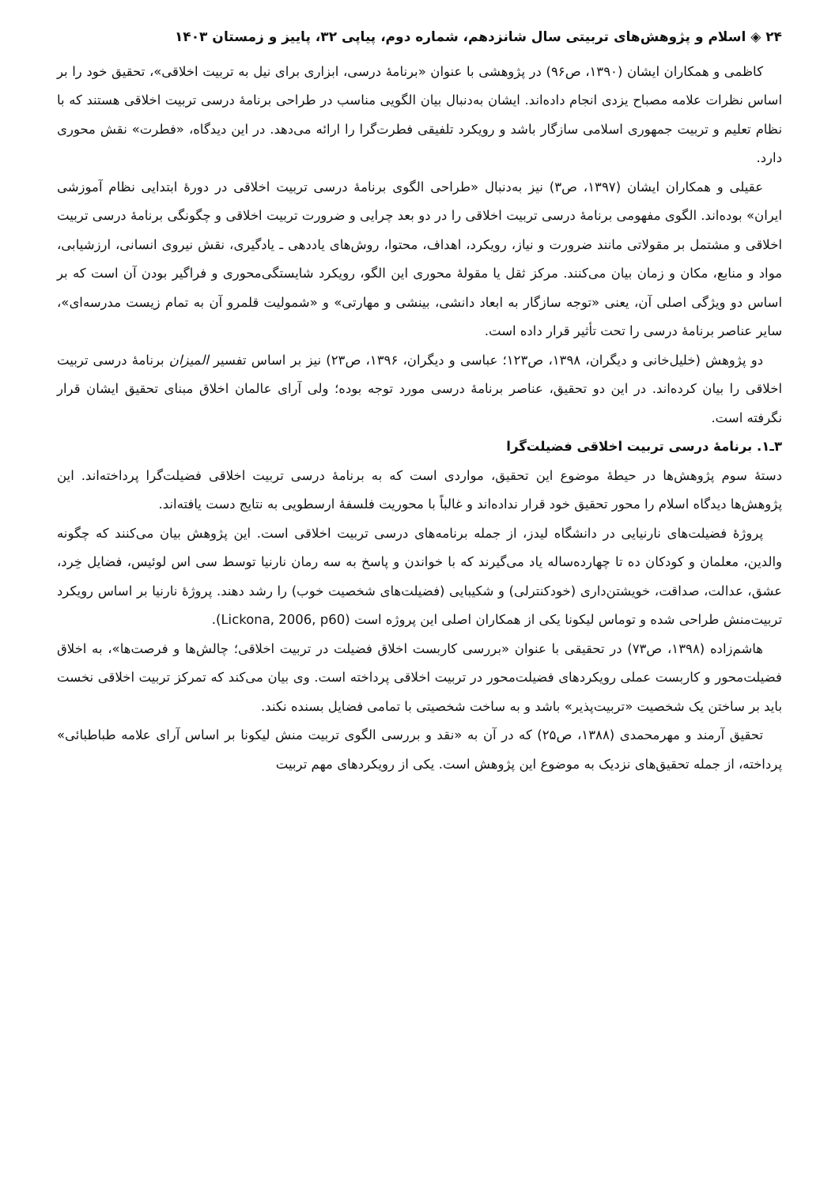۲۴ ◈ اسلام و پژوهش‌های تربیتی سال شانزدهم، شماره دوم، پیاپی ۳۲، پاییز و زمستان ۱۴۰۳
کاظمی و همکاران ایشان (۱۳۹۰، ص۹۶) در پژوهشی با عنوان «برنامهٔ درسی، ابزاری برای نیل به تربیت اخلاقی»، تحقیق خود را بر اساس نظرات علامه مصباح یزدی انجام داده‌اند. ایشان به‌دنبال بیان الگویی مناسب در طراحی برنامهٔ درسی تربیت اخلاقی هستند که با نظام تعلیم و تربیت جمهوری اسلامی سازگار باشد و رویکرد تلفیقی فطرت‌گرا را ارائه می‌دهد. در این دیدگاه، «فطرت» نقش محوری دارد.
عقیلی و همکاران ایشان (۱۳۹۷، ص۳) نیز به‌دنبال «طراحی الگوی برنامهٔ درسی تربیت اخلاقی در دورهٔ ابتدایی نظام آموزشی ایران» بوده‌اند. الگوی مفهومی برنامهٔ درسی تربیت اخلاقی را در دو بعد چرایی و ضرورت تربیت اخلاقی و چگونگی برنامهٔ درسی تربیت اخلاقی و مشتمل بر مقولاتی مانند ضرورت و نیاز، رویکرد، اهداف، محتوا، روش‌های یاددهی ـ یادگیری، نقش نیروی انسانی، ارزشیابی، مواد و منابع، مکان و زمان بیان می‌کنند. مرکز ثقل یا مقولهٔ محوری این الگو، رویکرد شایستگی‌محوری و فراگیر بودن آن است که بر اساس دو ویژگی اصلی آن، یعنی «توجه سازگار به ابعاد دانشی، بینشی و مهارتی» و «شمولیت قلمرو آن به تمام زیست مدرسه‌ای»، سایر عناصر برنامهٔ درسی را تحت تأثیر قرار داده است.
دو پژوهش (خلیل‌خانی و دیگران، ۱۳۹۸، ص۱۲۳؛ عباسی و دیگران، ۱۳۹۶، ص۲۳) نیز بر اساس تفسیر المیزان برنامهٔ درسی تربیت اخلاقی را بیان کرده‌اند. در این دو تحقیق، عناصر برنامهٔ درسی مورد توجه بوده؛ ولی آرای عالمان اخلاق مبنای تحقیق ایشان قرار نگرفته است.
۳ـ۱. برنامهٔ درسی تربیت اخلاقی فضیلت‌گرا
دستهٔ سوم پژوهش‌ها در حیطهٔ موضوع این تحقیق، مواردی است که به برنامهٔ درسی تربیت اخلاقی فضیلت‌گرا پرداخته‌اند. این پژوهش‌ها دیدگاه اسلام را محور تحقیق خود قرار نداده‌اند و غالباً با محوریت فلسفهٔ ارسطویی به نتایج دست یافته‌اند.
پروژهٔ فضیلت‌های نارنیایی در دانشگاه لیدز، از جمله برنامه‌های درسی تربیت اخلاقی است. این پژوهش بیان می‌کنند که چگونه والدین، معلمان و کودکان ده تا چهارده‌ساله یاد می‌گیرند که با خواندن و پاسخ به سه رمان نارنیا توسط سی اس لوئیس، فضایل خِرد، عشق، عدالت، صداقت، خویشتن‌داری (خودکنترلی) و شکیبایی (فضیلت‌های شخصیت خوب) را رشد دهند. پروژهٔ نارنیا بر اساس رویکرد تربیت‌منش طراحی شده و توماس لیکونا یکی از همکاران اصلی این پروژه است (Lickona, 2006, p60).
هاشم‌زاده (۱۳۹۸، ص۷۳) در تحقیقی با عنوان «بررسی کاربست اخلاق فضیلت در تربیت اخلاقی؛ چالش‌ها و فرصت‌ها»، به اخلاق فضیلت‌محور و کاربست عملی رویکردهای فضیلت‌محور در تربیت اخلاقی پرداخته است. وی بیان می‌کند که تمرکز تربیت اخلاقی نخست باید بر ساختن یک شخصیت «تربیت‌پذیر» باشد و به ساخت شخصیتی با تمامی فضایل بسنده نکند.
تحقیق آرمند و مهرمحمدی (۱۳۸۸، ص۲۵) که در آن به «نقد و بررسی الگوی تربیت منش لیکونا بر اساس آرای علامه طباطبائی» پرداخته، از جمله تحقیق‌های نزدیک به موضوع این پژوهش است. یکی از رویکردهای مهم تربیت